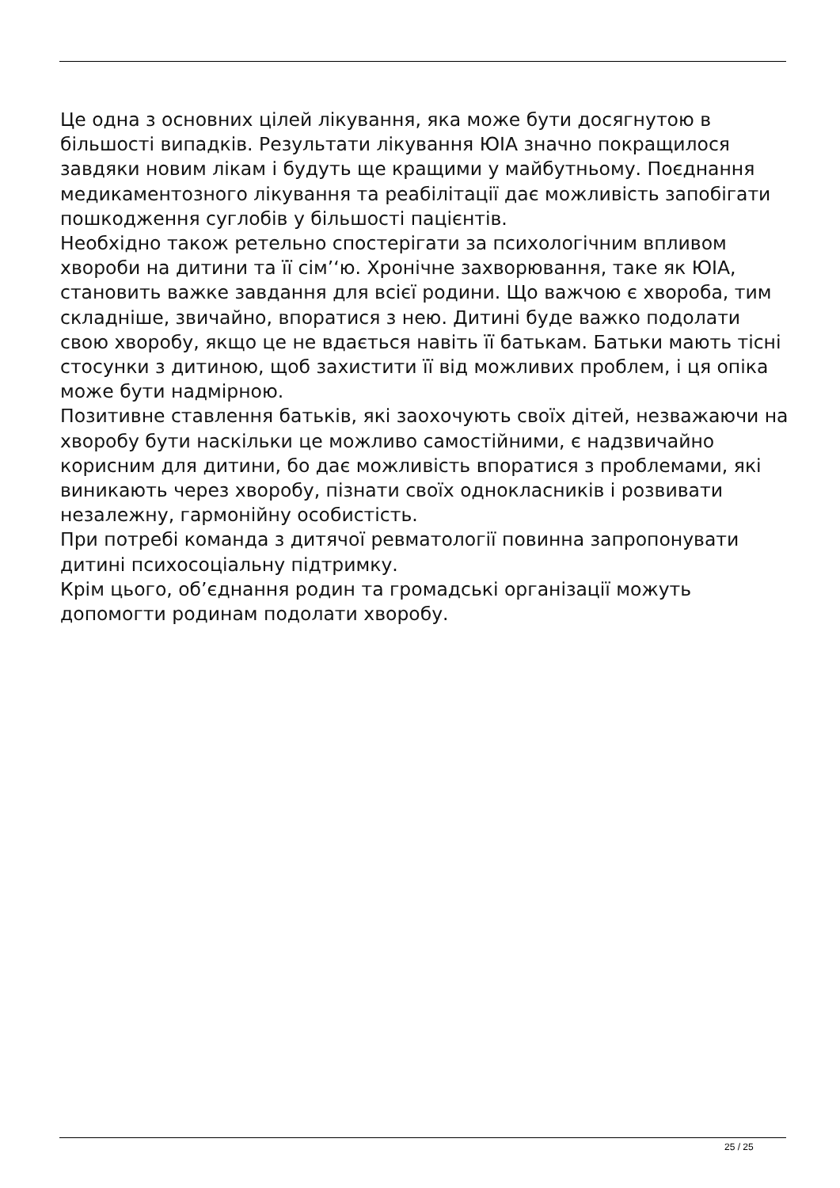Це одна з основних цілей лікування, яка може бути досягнутою в більшості випадків. Результати лікування ЮІА значно покращилося завдяки новим лікам і будуть ще кращими у майбутньому. Поєднання медикаментозного лікування та реабілітації дає можливість запобігати пошкодження суглобів у більшості пацієнтів.
Необхідно також ретельно спостерігати за психологічним впливом хвороби на дитини та її сім’‘ю. Хронічне захворювання, таке як ЮІА, становить важке завдання для всієї родини. Що важчою є хвороба, тим складніше, звичайно, впоратися з нею. Дитині буде важко подолати свою хворобу, якщо це не вдається навіть її батькам. Батьки мають тісні стосунки з дитиною, щоб захистити її від можливих проблем, і ця опіка може бути надмірною.
Позитивне ставлення батьків, які заохочують своїх дітей, незважаючи на хворобу бути наскільки це можливо самостійними, є надзвичайно корисним для дитини, бо дає можливість впоратися з проблемами, які виникають через хворобу, пізнати своїх однокласників і розвивати незалежну, гармонійну особистість.
При потребі команда з дитячої ревматології повинна запропонувати дитині психосоціальну підтримку.
Крім цього, об’єднання родин та громадські організації можуть допомогти родинам подолати хворобу.
25 / 25